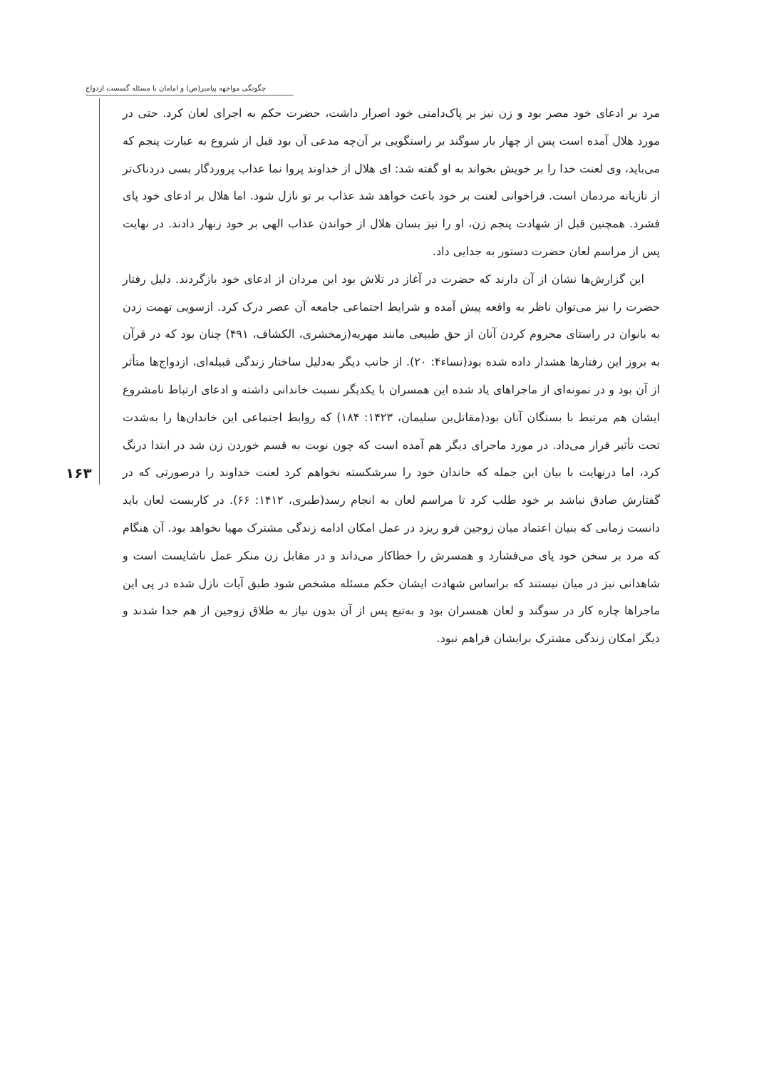چگونگی مواجهه پیامبر(ص) و امامان با مسئله گسست ازدواج
۱۶۳
مرد بر ادعای خود مصر بود و زن نیز بر پاک‌دامنی خود اصرار داشت، حضرت حکم به اجرای لعان کرد. حتی در مورد هلال آمده است پس از چهار بار سوگند بر راستگویی بر آن‌چه مدعی آن بود قبل از شروع به عبارت پنجم که می‌باید، وی لعنت خدا را بر خویش بخواند به او گفته شد: ای هلال از خداوند پروا نما عذاب پروردگار بسی دردناک‌تر از تازیانه مردمان است. فراخوانی لعنت بر خود باعث خواهد شد عذاب بر تو نازل شود. اما هلال بر ادعای خود پای فشرد. همچنین قبل از شهادت پنجم زن، او را نیز بسان هلال از خواندن عذاب الهی بر خود زنهار دادند. در نهایت پس از مراسم لعان حضرت دستور به جدایی داد.
این گزارش‌ها نشان از آن دارند که حضرت در آغاز در تلاش بود این مردان از ادعای خود بازگردند. دلیل رفتار حضرت را نیز می‌توان ناظر به واقعه پیش آمده و شرایط اجتماعی جامعه آن عصر درک کرد. ازسویی تهمت زدن به بانوان در راستای محروم کردن آنان از حق طبیعی مانند مهریه(زمخشری، الکشاف، ۴۹۱) چنان بود که در قرآن به بروز این رفتارها هشدار داده شده بود(نساء۴: ۲۰). از جانب دیگر به‌دلیل ساختار زندگی قبیله‌ای، ازدواج‌ها متأثر از آن بود و در نمونه‌ای از ماجراهای یاد شده این همسران با یکدیگر نسبت خاندانی داشته و ادعای ارتباط نامشروع ایشان هم مرتبط با بستگان آنان بود(مقاتل‌بن سلیمان، ۱۴۲۳: ۱۸۴) که روابط اجتماعی این خاندان‌ها را به‌شدت تحت تأثیر قرار می‌داد. در مورد ماجرای دیگر هم آمده است که چون نوبت به قسم خوردن زن شد در ابتدا درنگ کرد، اما درنهایت با بیان این جمله که خاندان خود را سرشکسته نخواهم کرد لعنت خداوند را درصورتی که در گفتارش صادق نباشد بر خود طلب کرد تا مراسم لعان به انجام رسد(طبری، ۱۴۱۲: ۶۶). در کاربست لعان باید دانست زمانی که بنیان اعتماد میان زوجین فرو ریزد در عمل امکان ادامه زندگی مشترک مهیا نخواهد بود. آن هنگام که مرد بر سخن خود پای می‌فشارد و همسرش را خطاکار می‌داند و در مقابل زن منکر عمل ناشایست است و شاهدانی نیز در میان نیستند که براساس شهادت ایشان حکم مسئله مشخص شود طبق آیات نازل شده در پی این ماجراها چاره کار در سوگند و لعان همسران بود و به‌تبع پس از آن بدون نیاز به طلاق زوجین از هم جدا شدند و دیگر امکان زندگی مشترک برایشان فراهم نبود.